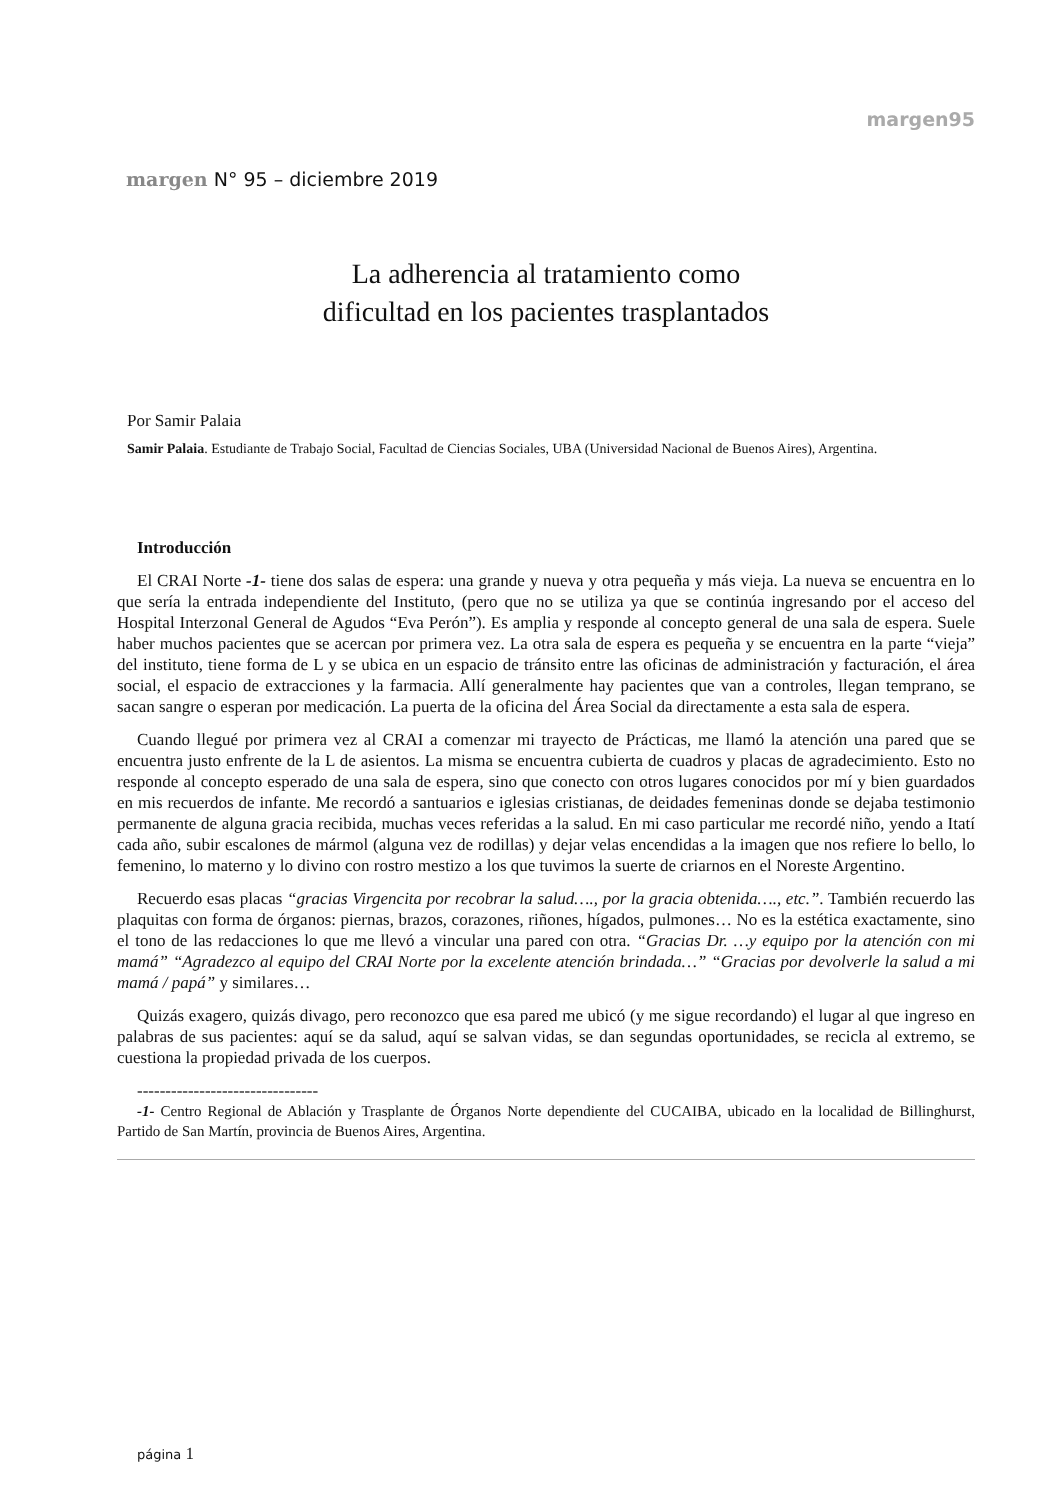margen95
margen N° 95 – diciembre 2019
La adherencia al tratamiento como
dificultad en los pacientes trasplantados
Por Samir Palaia
Samir Palaia. Estudiante de Trabajo Social, Facultad de Ciencias Sociales, UBA (Universidad Nacional de Buenos Aires), Argentina.
Introducción
El CRAI Norte -1- tiene dos salas de espera: una grande y nueva y otra pequeña y más vieja. La nueva se encuentra en lo que sería la entrada independiente del Instituto, (pero que no se utiliza ya que se continúa ingresando por el acceso del Hospital Interzonal General de Agudos “Eva Perón”). Es amplia y responde al concepto general de una sala de espera. Suele haber muchos pacientes que se acercan por primera vez. La otra sala de espera es pequeña y se encuentra en la parte “vieja” del instituto, tiene forma de L y se ubica en un espacio de tránsito entre las oficinas de administración y facturación, el área social, el espacio de extracciones y la farmacia. Allí generalmente hay pacientes que van a controles, llegan temprano, se sacan sangre o esperan por medicación. La puerta de la oficina del Área Social da directamente a esta sala de espera.
Cuando llegué por primera vez al CRAI a comenzar mi trayecto de Prácticas, me llamó la atención una pared que se encuentra justo enfrente de la L de asientos. La misma se encuentra cubierta de cuadros y placas de agradecimiento. Esto no responde al concepto esperado de una sala de espera, sino que conecto con otros lugares conocidos por mí y bien guardados en mis recuerdos de infante. Me recordó a santuarios e iglesias cristianas, de deidades femeninas donde se dejaba testimonio permanente de alguna gracia recibida, muchas veces referidas a la salud. En mi caso particular me recordé niño, yendo a Itatí cada año, subir escalones de mármol (alguna vez de rodillas) y dejar velas encendidas a la imagen que nos refiere lo bello, lo femenino, lo materno y lo divino con rostro mestizo a los que tuvimos la suerte de criarnos en el Noreste Argentino.
Recuerdo esas placas “gracias Virgencita por recobrar la salud…., por la gracia obtenida…., etc.”. También recuerdo las plaquitas con forma de órganos: piernas, brazos, corazones, riñones, hígados, pulmones… No es la estética exactamente, sino el tono de las redacciones lo que me llevó a vincular una pared con otra. “Gracias Dr. …y equipo por la atención con mi mamá” “Agradezco al equipo del CRAI Norte por la excelente atención brindada…” “Gracias por devolverle la salud a mi mamá / papá” y similares…
Quizás exagero, quizás divago, pero reconozco que esa pared me ubicó (y me sigue recordando) el lugar al que ingreso en palabras de sus pacientes: aquí se da salud, aquí se salvan vidas, se dan segundas oportunidades, se recicla al extremo, se cuestiona la propiedad privada de los cuerpos.
--------------------------------
-1- Centro Regional de Ablación y Trasplante de Órganos Norte dependiente del CUCAIBA, ubicado en la localidad de Billinghurst, Partido de San Martín, provincia de Buenos Aires, Argentina.
página 1